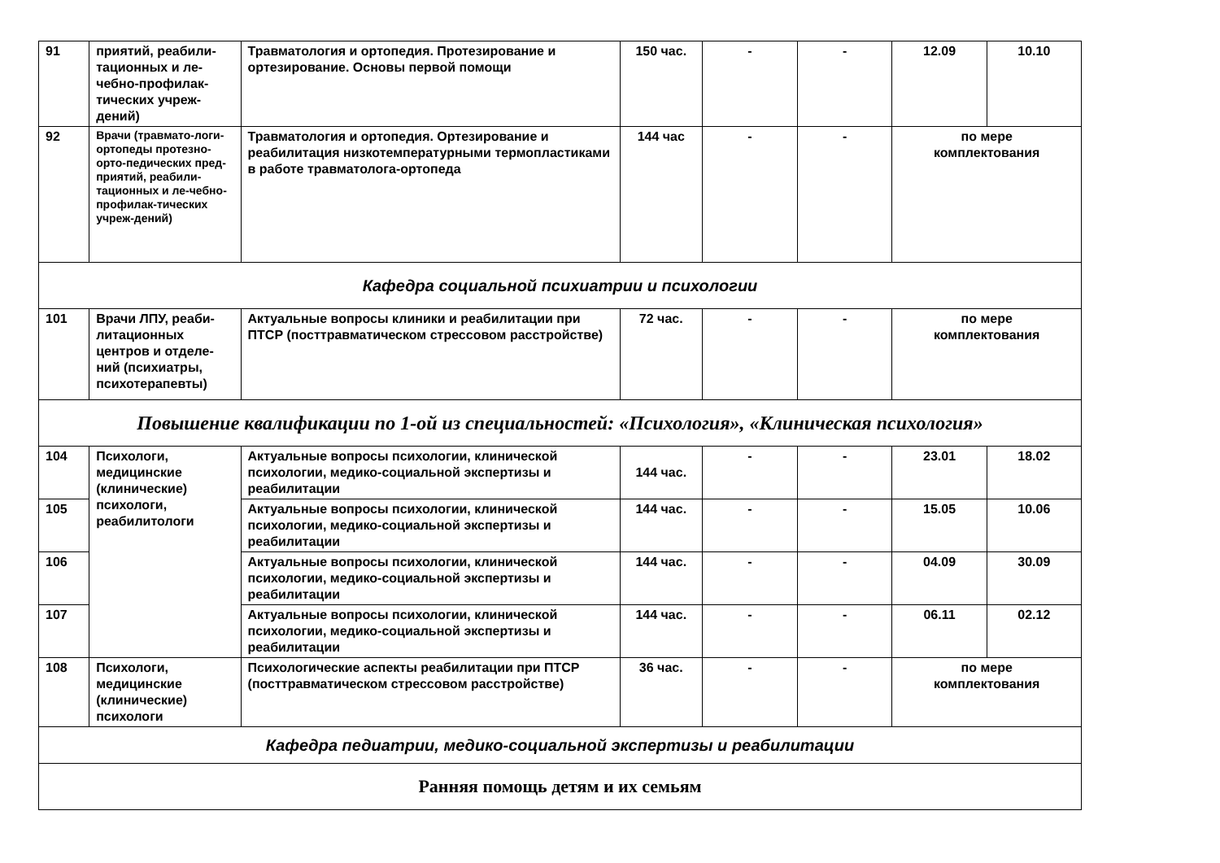| 91 | приятий, реабили-тационных и ле-чебно-профилак-тических учреж-дений) | Травматология и ортопедия. Протезирование и ортезирование. Основы первой помощи | 150 час. | - | - | 12.09 | 10.10 |
| 92 | Врачи (травмато-логи-ортопеды протезно-орто-педических пред-приятий, реабили-тационных и ле-чебно-профилак-тических учреж-дений) | Травматология и ортопедия. Ортезирование и реабилитация низкотемпературными термопластиками в работе травматолога-ортопеда | 144 час | - | - | по мере комплектования | |
| Кафедра социальной психиатрии и психологии | | | | | | | |
| 101 | Врачи ЛПУ, реаби-литационных центров и отделе-ний (психиатры, психотерапевты) | Актуальные вопросы клиники и реабилитации при ПТСР (посттравматическом стрессовом расстройстве) | 72 час. | - | - | по мере комплектования | |
| Повышение квалификации по 1-ой из специальностей: «Психология», «Клиническая психология» | | | | | | | |
| 104 | Психологи, медицинские (клинические) психологи, реабилитологи | Актуальные вопросы психологии, клинической психологии, медико-социальной экспертизы и реабилитации | 144 час. | - | - | 23.01 | 18.02 |
| 105 | | Актуальные вопросы психологии, клинической психологии, медико-социальной экспертизы и реабилитации | 144 час. | - | - | 15.05 | 10.06 |
| 106 | | Актуальные вопросы психологии, клинической психологии, медико-социальной экспертизы и реабилитации | 144 час. | - | - | 04.09 | 30.09 |
| 107 | | Актуальные вопросы психологии, клинической психологии, медико-социальной экспертизы и реабилитации | 144 час. | - | - | 06.11 | 02.12 |
| 108 | Психологи, медицинские (клинические) психологи | Психологические аспекты реабилитации при ПТСР (посттравматическом стрессовом расстройстве) | 36 час. | - | - | по мере комплектования | |
| Кафедра педиатрии, медико-социальной экспертизы и реабилитации | | | | | | | |
| Ранняя помощь детям и их семьям | | | | | | | |